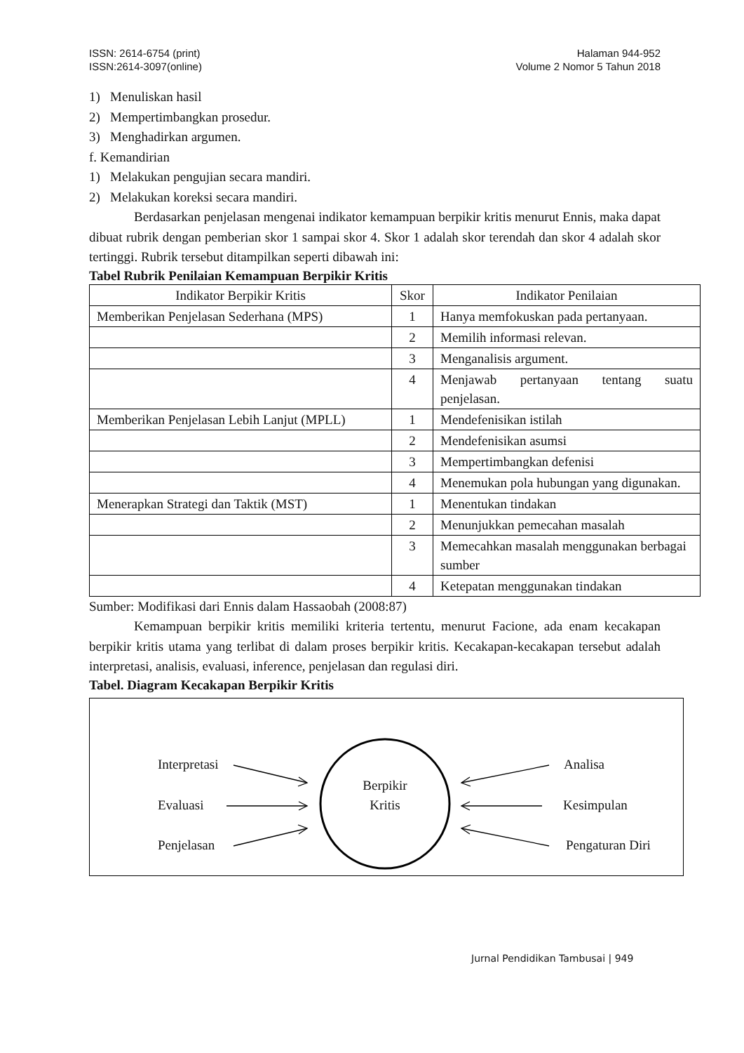ISSN: 2614-6754 (print)
ISSN:2614-3097(online)
Halaman 944-952
Volume 2 Nomor 5 Tahun 2018
1) Menuliskan hasil
2) Mempertimbangkan prosedur.
3) Menghadirkan argumen.
f. Kemandirian
1) Melakukan pengujian secara mandiri.
2) Melakukan koreksi secara mandiri.
Berdasarkan penjelasan mengenai indikator kemampuan berpikir kritis menurut Ennis, maka dapat dibuat rubrik dengan pemberian skor 1 sampai skor 4. Skor 1 adalah skor terendah dan skor 4 adalah skor tertinggi. Rubrik tersebut ditampilkan seperti dibawah ini:
Tabel Rubrik Penilaian Kemampuan Berpikir Kritis
| Indikator Berpikir Kritis | Skor | Indikator Penilaian |
| --- | --- | --- |
| Memberikan Penjelasan Sederhana (MPS) | 1 | Hanya memfokuskan pada pertanyaan. |
| | 2 | Memilih informasi relevan. |
| | 3 | Menganalisis argument. |
| | 4 | Menjawab pertanyaan tentang suatu penjelasan. |
| Memberikan Penjelasan Lebih Lanjut (MPLL) | 1 | Mendefenisikan istilah |
| | 2 | Mendefenisikan asumsi |
| | 3 | Mempertimbangkan defenisi |
| | 4 | Menemukan pola hubungan yang digunakan. |
| Menerapkan Strategi dan Taktik (MST) | 1 | Menentukan tindakan |
| | 2 | Menunjukkan pemecahan masalah |
| | 3 | Memecahkan masalah menggunakan berbagai sumber |
| | 4 | Ketepatan menggunakan tindakan |
Sumber: Modifikasi dari Ennis dalam Hassaobah (2008:87)
Kemampuan berpikir kritis memiliki kriteria tertentu, menurut Facione, ada enam kecakapan berpikir kritis utama yang terlibat di dalam proses berpikir kritis. Kecakapan-kecakapan tersebut adalah interpretasi, analisis, evaluasi, inference, penjelasan dan regulasi diri.
Tabel. Diagram Kecakapan Berpikir Kritis
Interpretasi
Evaluasi
Penjelasan
Berpikir
Kritis
Analisa
Kesimpulan
Pengaturan Diri
Jurnal Pendidikan Tambusai | 949